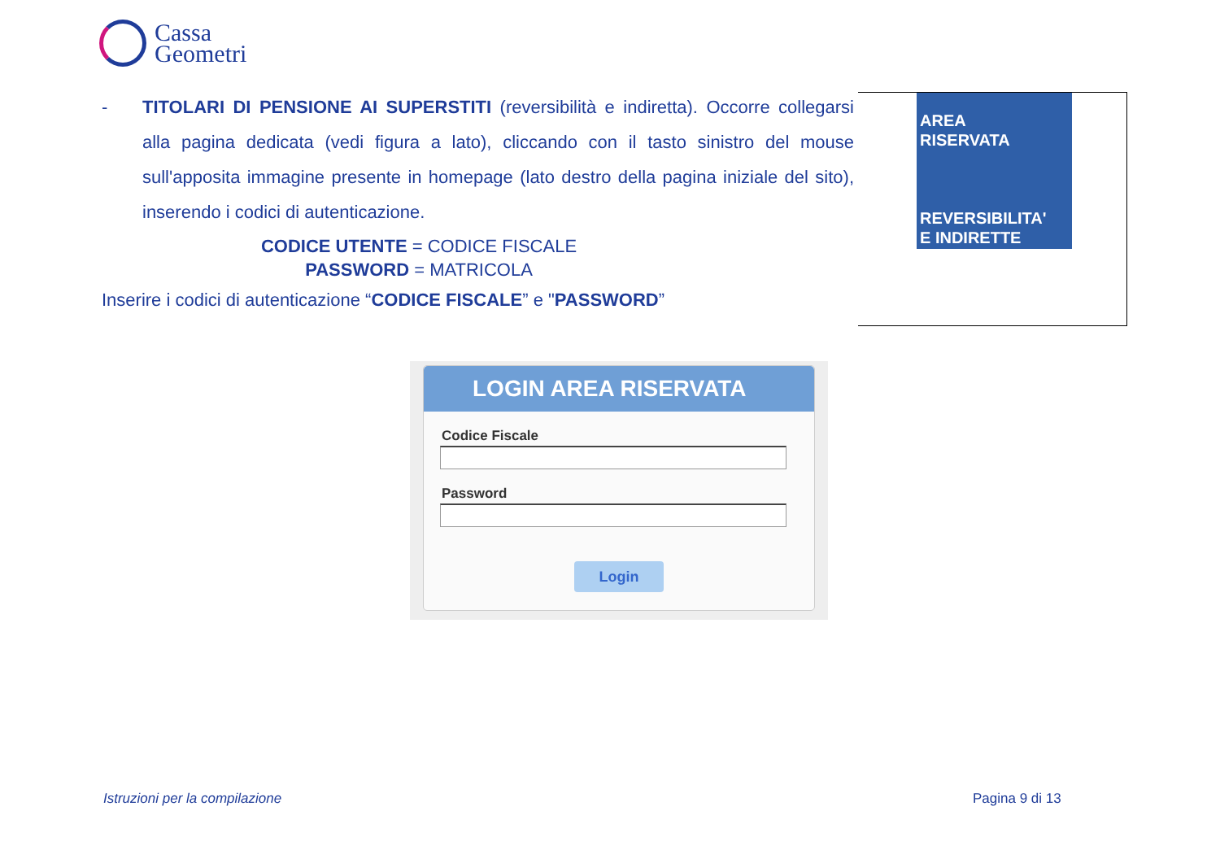Cassa
Geometri
- TITOLARI DI PENSIONE AI SUPERSTITI (reversibilità e indiretta). Occorre collegarsi alla pagina dedicata (vedi figura a lato), cliccando con il tasto sinistro del mouse sull'apposita immagine presente in homepage (lato destro della pagina iniziale del sito), inserendo i codici di autenticazione.
CODICE UTENTE = CODICE FISCALE
PASSWORD = MATRICOLA
Inserire i codici di autenticazione “CODICE FISCALE” e "PASSWORD”
AREA
RISERVATA
REVERSIBILITA'
E INDIRETTE
LOGIN AREA RISERVATA
Codice Fiscale
Password
Login
Istruzioni per la compilazione Pagina 9 di 13